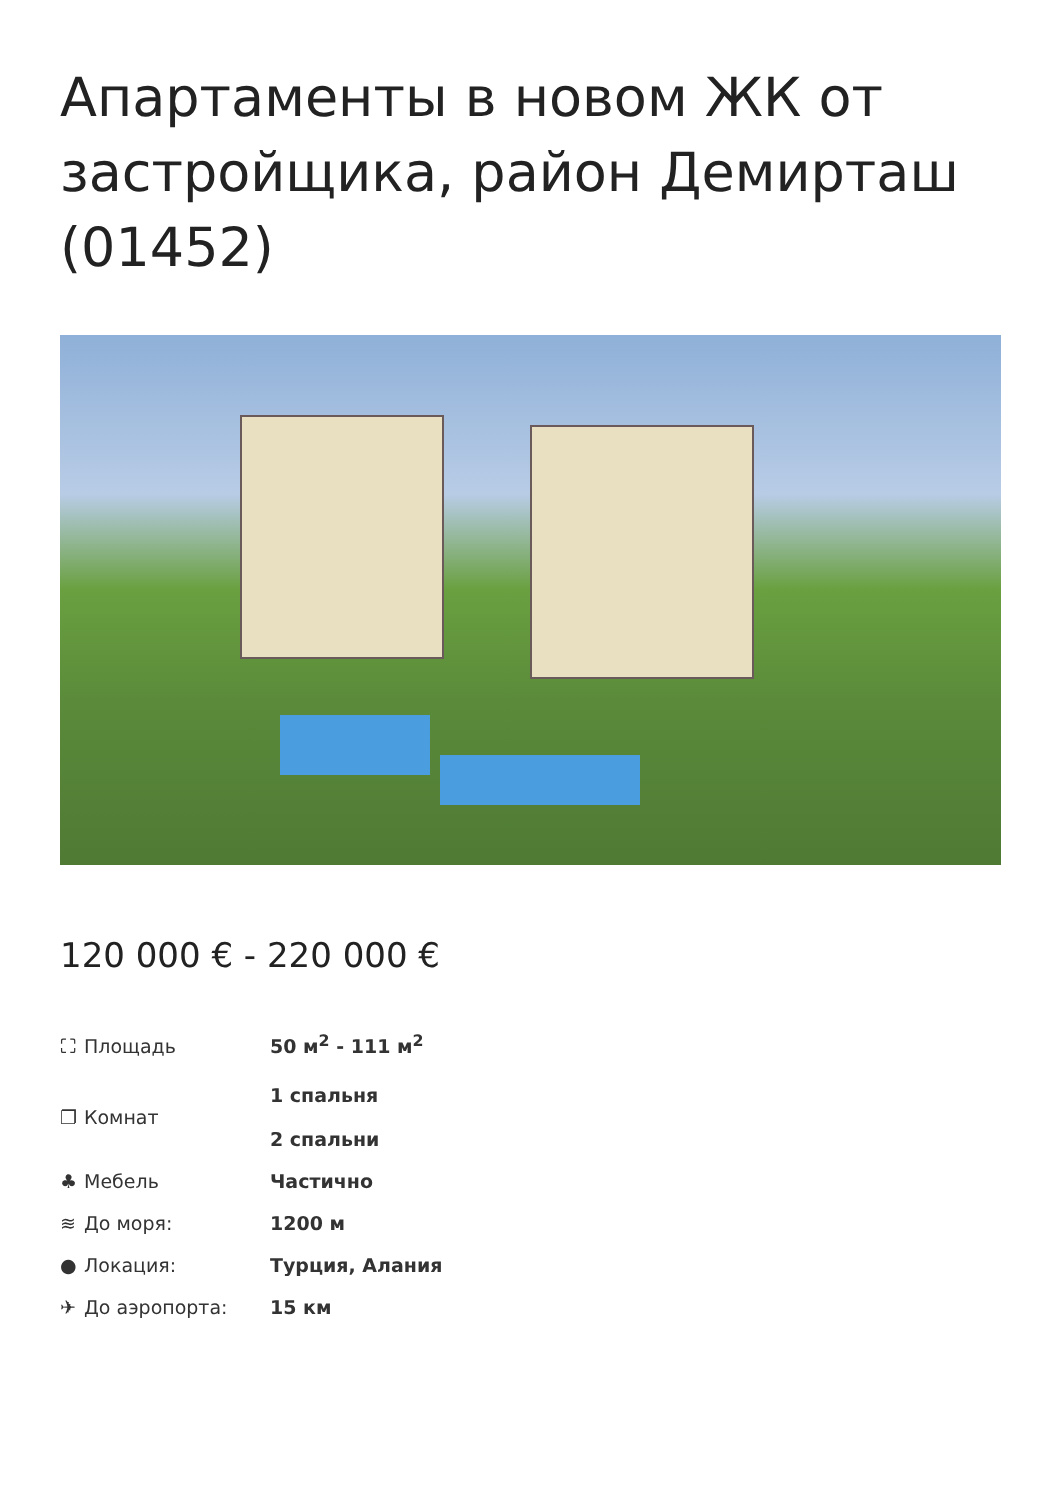Апартаменты в новом ЖК от застройщика, район Демирташ (01452)
120 000 € - 220 000 €
| ⛶ Площадь | 50 м<sup>2</sup> - 111 м<sup>2</sup> |
| ❐ Комнат | 1 спальня 2 спальни |
| ♣ Мебель | Частично |
| ≋ До моря: | 1200 м |
| ● Локация: | Турция, Алания |
| ✈ До аэропорта: | 15 км |